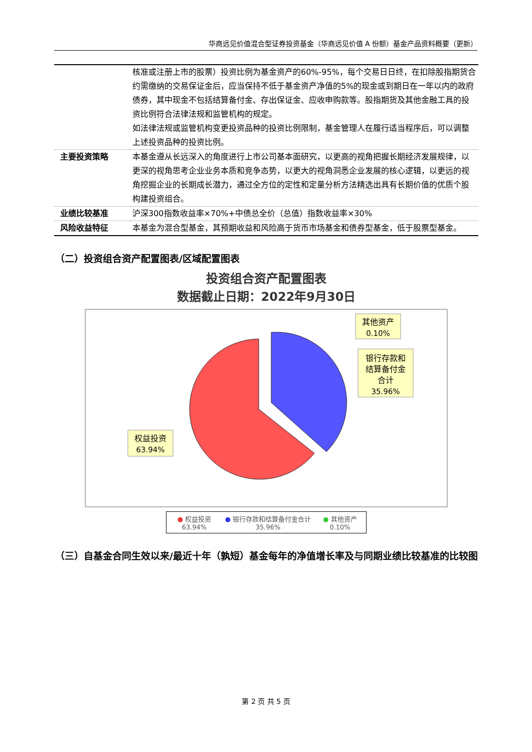华商远见价值混合型证券投资基金（华商远见价值 A 份额）基金产品资料概要（更新）
| | 核准或注册上市的股票）投资比例为基金资产的60%-95%，每个交易日日终，在扣除股指期货合约需缴纳的交易保证金后，应当保持不低于基金资产净值的5%的现金或到期日在一年以内的政府债券，其中现金不包括结算备付金、存出保证金、应收申购款等。股指期货及其他金融工具的投资比例符合法律法规和监管机构的规定。 如法律法规或监管机构变更投资品种的投资比例限制，基金管理人在履行适当程序后，可以调整上述投资品种的投资比例。 |
| 主要投资策略 | 本基金遵从长远深入的角度进行上市公司基本面研究，以更高的视角把握长期经济发展规律，以更深的视角思考企业业务本质和竞争态势，以更大的视角洞悉企业发展的核心逻辑，以更远的视角挖掘企业的长期成长潜力，通过全方位的定性和定量分析方法精选出具有长期价值的优质个股构建投资组合。 |
| 业绩比较基准 | 沪深300指数收益率×70%+中债总全价（总值）指数收益率×30% |
| 风险收益特征 | 本基金为混合型基金，其预期收益和风险高于货币市场基金和债券型基金，低于股票型基金。 |
（二）投资组合资产配置图表/区域配置图表
投资组合资产配置图表
数据截止日期：2022年9月30日
其他资产
0.10%
银行存款和
结算备付金
合计
35.96%
权益投资
63.94%
● 权益投资 63.94% ● 银行存款和结算备付金合计 35.96% ● 其他资产 0.10%
（三）自基金合同生效以来/最近十年（孰短）基金每年的净值增长率及与同期业绩比较基准的比较图
第 2 页 共 5 页